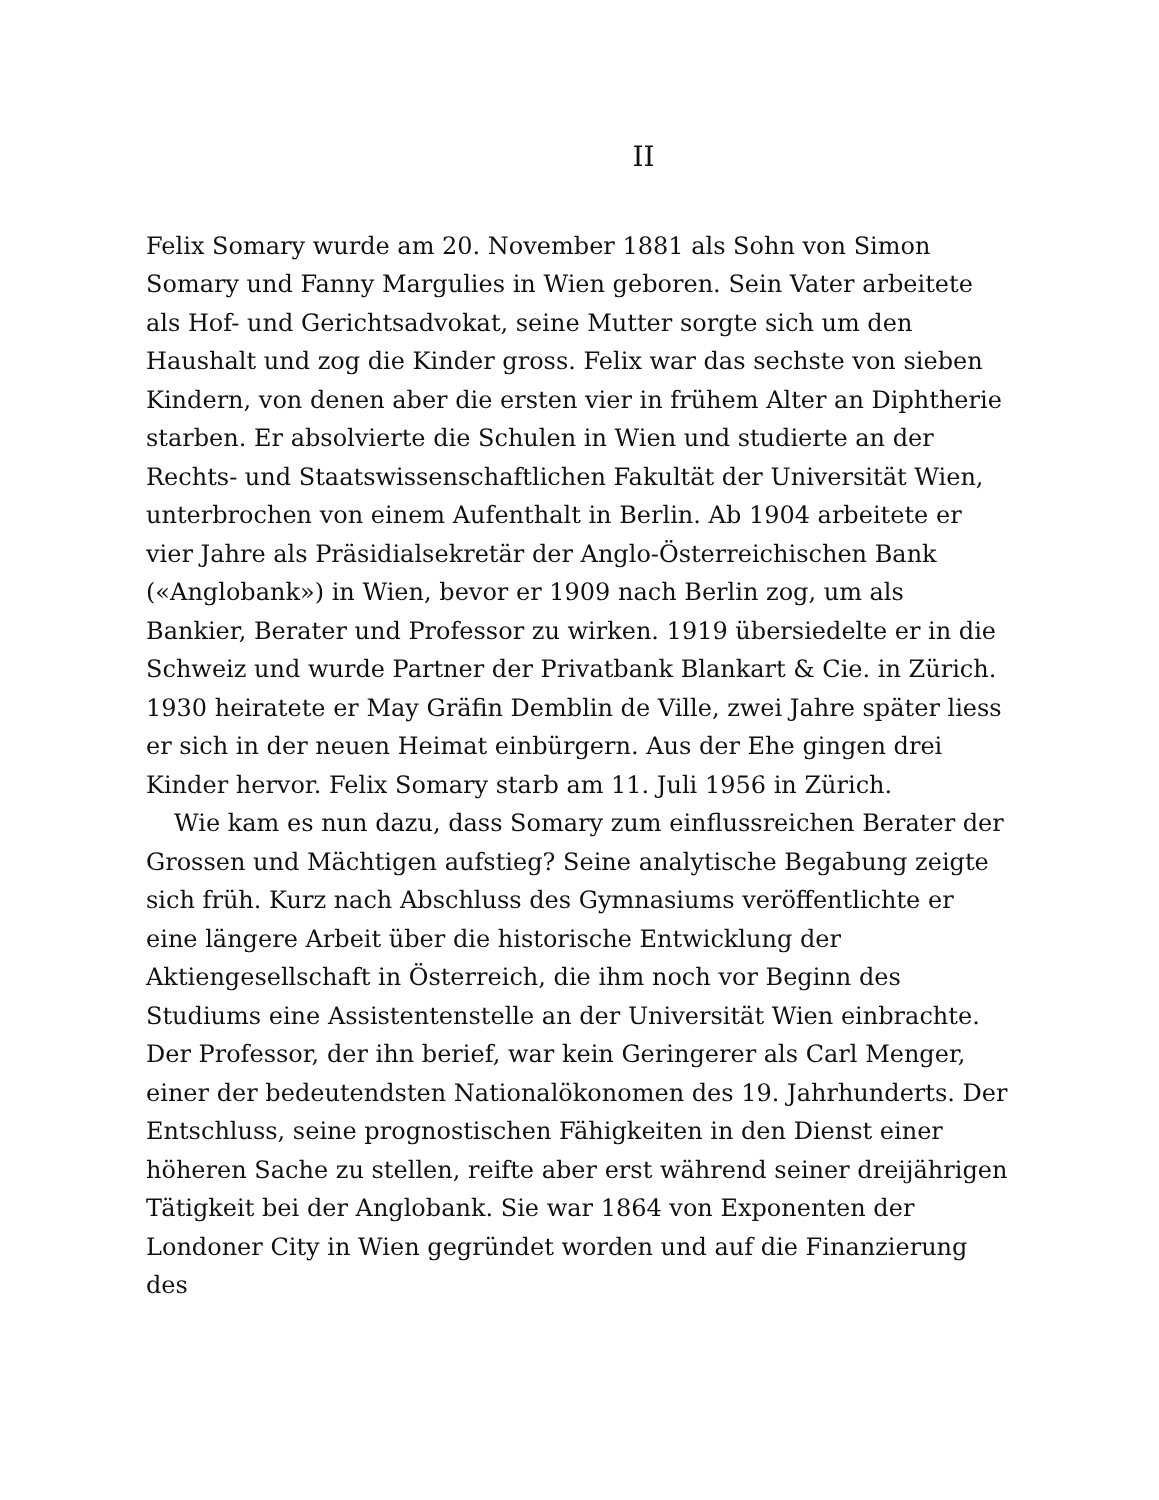II
Felix Somary wurde am 20. November 1881 als Sohn von Simon Somary und Fanny Margulies in Wien geboren. Sein Vater arbeitete als Hof- und Gerichtsadvokat, seine Mutter sorgte sich um den Haushalt und zog die Kinder gross. Felix war das sechste von sieben Kindern, von denen aber die ersten vier in frühem Alter an Diphtherie starben. Er absolvierte die Schulen in Wien und studierte an der Rechts- und Staatswissenschaftlichen Fakultät der Universität Wien, unterbrochen von einem Aufenthalt in Berlin. Ab 1904 arbeitete er vier Jahre als Präsidialsekretär der Anglo-Österreichischen Bank («Anglobank») in Wien, bevor er 1909 nach Berlin zog, um als Bankier, Berater und Professor zu wirken. 1919 übersiedelte er in die Schweiz und wurde Partner der Privatbank Blankart & Cie. in Zürich. 1930 heiratete er May Gräfin Demblin de Ville, zwei Jahre später liess er sich in der neuen Heimat einbürgern. Aus der Ehe gingen drei Kinder hervor. Felix Somary starb am 11. Juli 1956 in Zürich.
Wie kam es nun dazu, dass Somary zum einflussreichen Berater der Grossen und Mächtigen aufstieg? Seine analytische Begabung zeigte sich früh. Kurz nach Abschluss des Gymnasiums veröffentlichte er eine längere Arbeit über die historische Entwicklung der Aktiengesellschaft in Österreich, die ihm noch vor Beginn des Studiums eine Assistentenstelle an der Universität Wien einbrachte. Der Professor, der ihn berief, war kein Geringerer als Carl Menger, einer der bedeutendsten Nationalökonomen des 19. Jahrhunderts. Der Entschluss, seine prognostischen Fähigkeiten in den Dienst einer höheren Sache zu stellen, reifte aber erst während seiner dreijährigen Tätigkeit bei der Anglobank. Sie war 1864 von Exponenten der Londoner City in Wien gegründet worden und auf die Finanzierung des